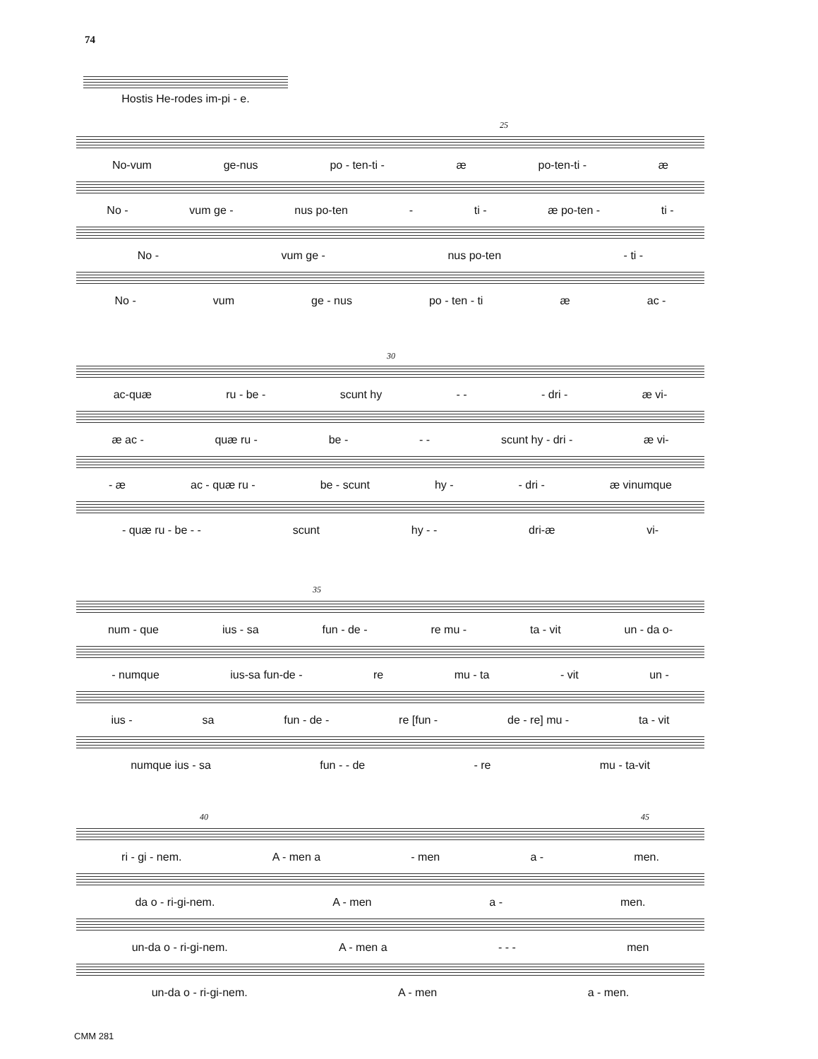74
Hostis He-rodes im-pi - e.
25
No-vum ge-nus po - ten-ti - æ po-ten-ti - æ
No - vum ge - nus po-ten - ti - æ po-ten - ti -
No - vum ge - nus po-ten - ti -
No - vum ge - nus po - ten - ti æ ac -
30
ac-quæ ru - be - scunt hy - - - dri - æ vi-
æ ac - quæ ru - be - - - scunt hy - dri - æ vi-
- æ ac - quæ ru - be - scunt hy - - dri - æ vinumque
- quæ ru - be - - scunt hy - - dri-æ vi-
35
num - que ius - sa fun - de - re mu - ta - vit un - da o-
- numque ius-sa fun-de - re mu - ta - vit un -
ius - sa fun - de - re [fun - de - re] mu - ta - vit
numque ius - sa fun - - de - re mu - ta-vit
40 45
ri - gi - nem. A - men a - men a - men.
da o - ri-gi-nem. A - men a - men.
un-da o - ri-gi-nem. A - men a - - - men
un-da o - ri-gi-nem. A - men a - men.
CMM 281